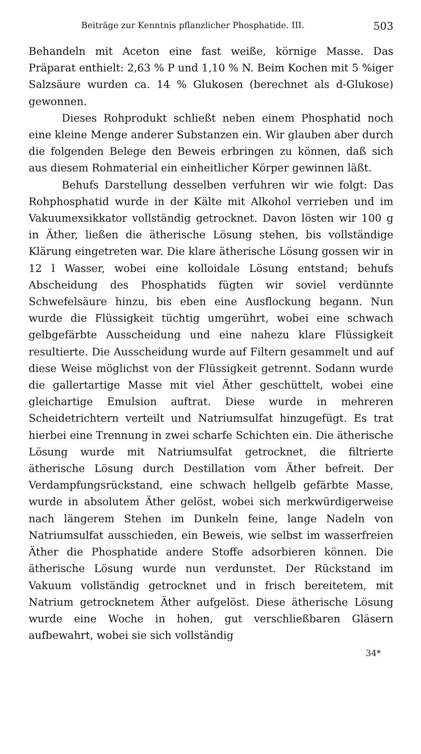Beiträge zur Kenntnis pflanzlicher Phosphatide. III. 503
Behandeln mit Aceton eine fast weiße, körnige Masse. Das Präparat enthielt: 2,63 % P und 1,10 % N. Beim Kochen mit 5 %iger Salzsäure wurden ca. 14 % Glukosen (berechnet als d-Glukose) gewonnen.
Dieses Rohprodukt schließt neben einem Phosphatid noch eine kleine Menge anderer Substanzen ein. Wir glauben aber durch die folgenden Belege den Beweis erbringen zu können, daß sich aus diesem Rohmaterial ein einheitlicher Körper gewinnen läßt.
Behufs Darstellung desselben verfuhren wir wie folgt: Das Rohphosphatid wurde in der Kälte mit Alkohol verrieben und im Vakuumexsikkator vollständig getrocknet. Davon lösten wir 100 g in Äther, ließen die ätherische Lösung stehen, bis vollständige Klärung eingetreten war. Die klare ätherische Lösung gossen wir in 12 l Wasser, wobei eine kolloidale Lösung entstand; behufs Abscheidung des Phosphatids fügten wir soviel verdünnte Schwefelsäure hinzu, bis eben eine Ausflockung begann. Nun wurde die Flüssigkeit tüchtig umgerührt, wobei eine schwach gelbgefärbte Ausscheidung und eine nahezu klare Flüssigkeit resultierte. Die Ausscheidung wurde auf Filtern gesammelt und auf diese Weise möglichst von der Flüssigkeit getrennt. Sodann wurde die gallertartige Masse mit viel Äther geschüttelt, wobei eine gleichartige Emulsion auftrat. Diese wurde in mehreren Scheidetrichtern verteilt und Natriumsulfat hinzugefügt. Es trat hierbei eine Trennung in zwei scharfe Schichten ein. Die ätherische Lösung wurde mit Natriumsulfat getrocknet, die filtrierte ätherische Lösung durch Destillation vom Äther befreit. Der Verdampfungsrückstand, eine schwach hellgelb gefärbte Masse, wurde in absolutem Äther gelöst, wobei sich merkwürdigerweise nach längerem Stehen im Dunkeln feine, lange Nadeln von Natriumsulfat ausschieden, ein Beweis, wie selbst im wasserfreien Äther die Phosphatide andere Stoffe adsorbieren können. Die ätherische Lösung wurde nun verdunstet. Der Rückstand im Vakuum vollständig getrocknet und in frisch bereitetem, mit Natrium getrocknetem Äther aufgelöst. Diese ätherische Lösung wurde eine Woche in hohen, gut verschließbaren Gläsern aufbewahrt, wobei sie sich vollständig
34*